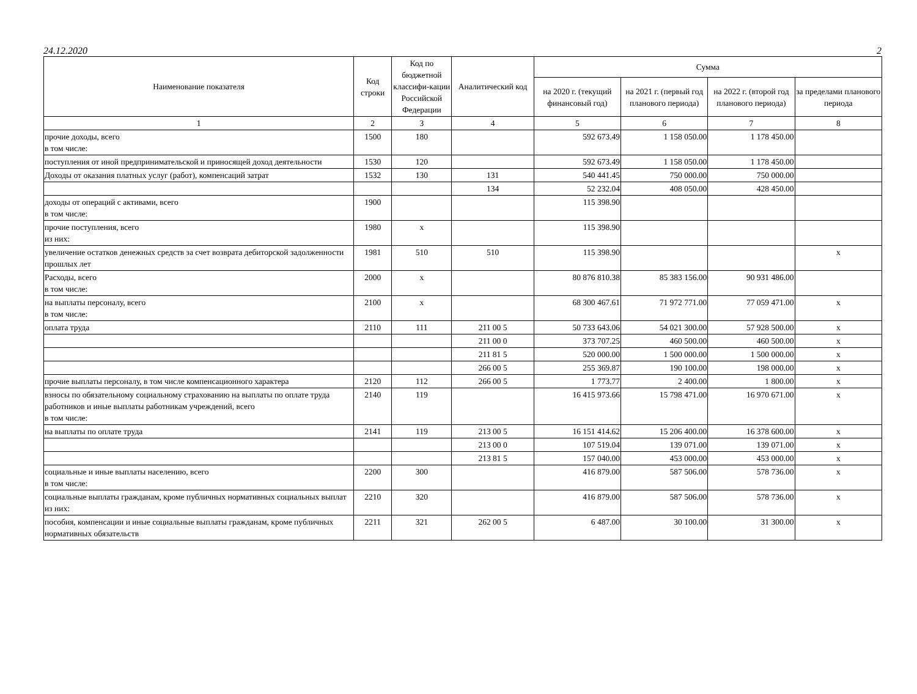24.12.2020 2
| Наименование показателя | Код строки | Код по бюджетной классифи-кации Российской Федерации | Аналитический код | Сумма | | | |
| --- | --- | --- | --- | --- | --- | --- | --- |
| | | | | на 2020 г. (текущий финансовый год) | на 2021 г. (первый год планового периода) | на 2022 г. (второй год планового периода) | за пределами планового периода |
| 1 | 2 | 3 | 4 | 5 | 6 | 7 | 8 |
| прочие доходы, всего в том числе: | 1500 | 180 | | 592 673.49 | 1 158 050.00 | 1 178 450.00 | |
| поступления от иной предпринимательской и приносящей доход деятельности | 1530 | 120 | | 592 673.49 | 1 158 050.00 | 1 178 450.00 | |
| Доходы от оказания платных услуг (работ), компенсаций затрат | 1532 | 130 | 131 | 540 441.45 | 750 000.00 | 750 000.00 | |
| | | | 134 | 52 232.04 | 408 050.00 | 428 450.00 | |
| доходы от операций с активами, всего в том числе: | 1900 | | | 115 398.90 | | | |
| прочие поступления, всего из них: | 1980 | x | | 115 398.90 | | | |
| увеличение остатков денежных средств за счет возврата дебиторской задолженности прошлых лет | 1981 | 510 | 510 | 115 398.90 | | | x |
| Расходы, всего в том числе: | 2000 | x | | 80 876 810.38 | 85 383 156.00 | 90 931 486.00 | |
| на выплаты персоналу, всего в том числе: | 2100 | x | | 68 300 467.61 | 71 972 771.00 | 77 059 471.00 | x |
| оплата труда | 2110 | 111 | 211 00 5 | 50 733 643.06 | 54 021 300.00 | 57 928 500.00 | x |
| | | | 211 00 0 | 373 707.25 | 460 500.00 | 460 500.00 | x |
| | | | 211 81 5 | 520 000.00 | 1 500 000.00 | 1 500 000.00 | x |
| | | | 266 00 5 | 255 369.87 | 190 100.00 | 198 000.00 | x |
| прочие выплаты персоналу, в том числе компенсационного характера | 2120 | 112 | 266 00 5 | 1 773.77 | 2 400.00 | 1 800.00 | x |
| взносы по обязательному социальному страхованию на выплаты по оплате труда работников и иные выплаты работникам учреждений, всего в том числе: | 2140 | 119 | | 16 415 973.66 | 15 798 471.00 | 16 970 671.00 | x |
| на выплаты по оплате труда | 2141 | 119 | 213 00 5 | 16 151 414.62 | 15 206 400.00 | 16 378 600.00 | x |
| | | | 213 00 0 | 107 519.04 | 139 071.00 | 139 071.00 | x |
| | | | 213 81 5 | 157 040.00 | 453 000.00 | 453 000.00 | x |
| социальные и иные выплаты населению, всего в том числе: | 2200 | 300 | | 416 879.00 | 587 506.00 | 578 736.00 | x |
| социальные выплаты гражданам, кроме публичных нормативных социальных выплат из них: | 2210 | 320 | | 416 879.00 | 587 506.00 | 578 736.00 | x |
| пособия, компенсации и иные социальные выплаты гражданам, кроме публичных нормативных обязательств | 2211 | 321 | 262 00 5 | 6 487.00 | 30 100.00 | 31 300.00 | x |